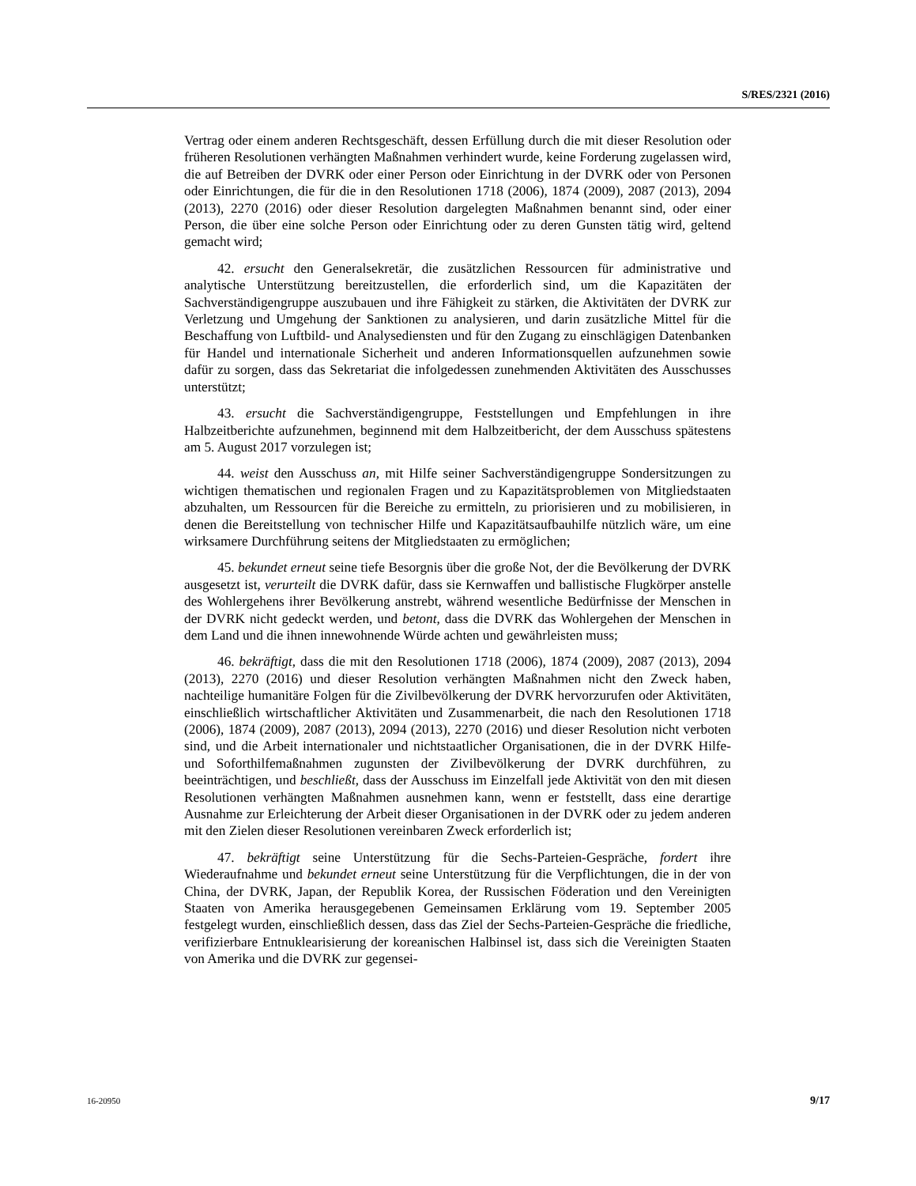S/RES/2321 (2016)
Vertrag oder einem anderen Rechtsgeschäft, dessen Erfüllung durch die mit dieser Resolution oder früheren Resolutionen verhängten Maßnahmen verhindert wurde, keine Forderung zugelassen wird, die auf Betreiben der DVRK oder einer Person oder Einrichtung in der DVRK oder von Personen oder Einrichtungen, die für die in den Resolutionen 1718 (2006), 1874 (2009), 2087 (2013), 2094 (2013), 2270 (2016) oder dieser Resolution dargelegten Maßnahmen benannt sind, oder einer Person, die über eine solche Person oder Einrichtung oder zu deren Gunsten tätig wird, geltend gemacht wird;
42. ersucht den Generalsekretär, die zusätzlichen Ressourcen für administrative und analytische Unterstützung bereitzustellen, die erforderlich sind, um die Kapazitäten der Sachverständigengruppe auszubauen und ihre Fähigkeit zu stärken, die Aktivitäten der DVRK zur Verletzung und Umgehung der Sanktionen zu analysieren, und darin zusätzliche Mittel für die Beschaffung von Luftbild- und Analysediensten und für den Zugang zu einschlägigen Datenbanken für Handel und internationale Sicherheit und anderen Informationsquellen aufzunehmen sowie dafür zu sorgen, dass das Sekretariat die infolgedessen zunehmenden Aktivitäten des Ausschusses unterstützt;
43. ersucht die Sachverständigengruppe, Feststellungen und Empfehlungen in ihre Halbzeitberichte aufzunehmen, beginnend mit dem Halbzeitbericht, der dem Ausschuss spätestens am 5. August 2017 vorzulegen ist;
44. weist den Ausschuss an, mit Hilfe seiner Sachverständigengruppe Sondersitzungen zu wichtigen thematischen und regionalen Fragen und zu Kapazitätsproblemen von Mitgliedstaaten abzuhalten, um Ressourcen für die Bereiche zu ermitteln, zu priorisieren und zu mobilisieren, in denen die Bereitstellung von technischer Hilfe und Kapazitätsaufbauhilfe nützlich wäre, um eine wirksamere Durchführung seitens der Mitgliedstaaten zu ermöglichen;
45. bekundet erneut seine tiefe Besorgnis über die große Not, der die Bevölkerung der DVRK ausgesetzt ist, verurteilt die DVRK dafür, dass sie Kernwaffen und ballistische Flugkörper anstelle des Wohlergehens ihrer Bevölkerung anstrebt, während wesentliche Bedürfnisse der Menschen in der DVRK nicht gedeckt werden, und betont, dass die DVRK das Wohlergehen der Menschen in dem Land und die ihnen innewohnende Würde achten und gewährleisten muss;
46. bekräftigt, dass die mit den Resolutionen 1718 (2006), 1874 (2009), 2087 (2013), 2094 (2013), 2270 (2016) und dieser Resolution verhängten Maßnahmen nicht den Zweck haben, nachteilige humanitäre Folgen für die Zivilbevölkerung der DVRK hervorzurufen oder Aktivitäten, einschließlich wirtschaftlicher Aktivitäten und Zusammenarbeit, die nach den Resolutionen 1718 (2006), 1874 (2009), 2087 (2013), 2094 (2013), 2270 (2016) und dieser Resolution nicht verboten sind, und die Arbeit internationaler und nichtstaatlicher Organisationen, die in der DVRK Hilfe- und Soforthilfemaßnahmen zugunsten der Zivilbevölkerung der DVRK durchführen, zu beeinträchtigen, und beschließt, dass der Ausschuss im Einzelfall jede Aktivität von den mit diesen Resolutionen verhängten Maßnahmen ausnehmen kann, wenn er feststellt, dass eine derartige Ausnahme zur Erleichterung der Arbeit dieser Organisationen in der DVRK oder zu jedem anderen mit den Zielen dieser Resolutionen vereinbaren Zweck erforderlich ist;
47. bekräftigt seine Unterstützung für die Sechs-Parteien-Gespräche, fordert ihre Wiederaufnahme und bekundet erneut seine Unterstützung für die Verpflichtungen, die in der von China, der DVRK, Japan, der Republik Korea, der Russischen Föderation und den Vereinigten Staaten von Amerika herausgegebenen Gemeinsamen Erklärung vom 19. September 2005 festgelegt wurden, einschließlich dessen, dass das Ziel der Sechs-Parteien-Gespräche die friedliche, verifizierbare Entnuklearisierung der koreanischen Halbinsel ist, dass sich die Vereinigten Staaten von Amerika und die DVRK zur gegensei-
16-20950 9/17